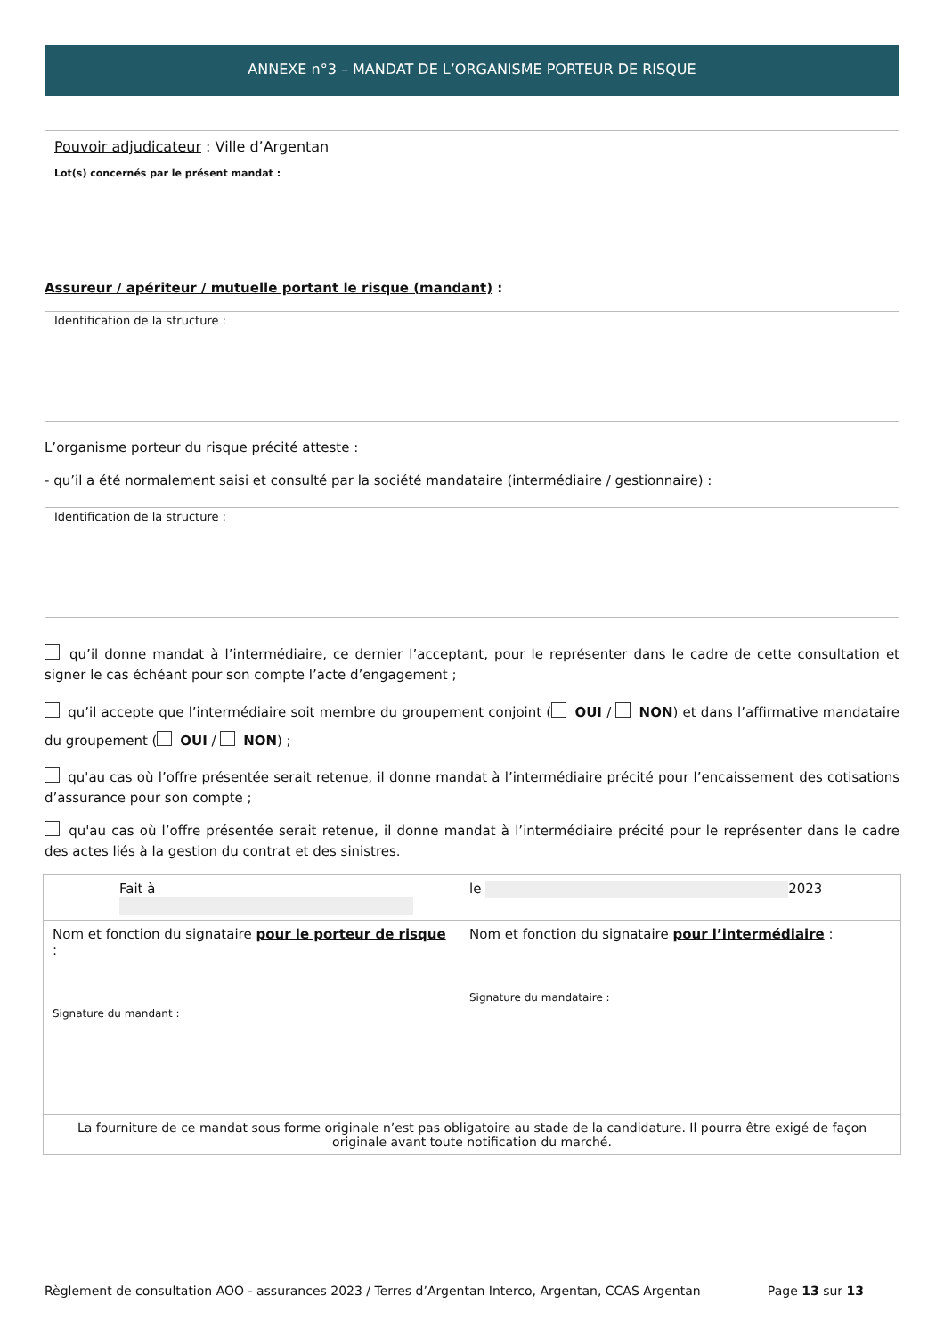ANNEXE n°3 – MANDAT DE L’ORGANISME PORTEUR DE RISQUE
Pouvoir adjudicateur : Ville d’Argentan
Lot(s) concernés par le présent mandat :
Assureur / apériteur / mutuelle portant le risque (mandant) :
Identification de la structure :
L’organisme porteur du risque précité atteste :
- qu’il a été normalement saisi et consulté par la société mandataire (intermédiaire / gestionnaire) :
Identification de la structure :
qu’il donne mandat à l’intermédiaire, ce dernier l’acceptant, pour le représenter dans le cadre de cette consultation et signer le cas échéant pour son compte l’acte d’engagement ;
qu’il accepte que l’intermédiaire soit membre du groupement conjoint ( OUI / NON) et dans l’affirmative mandataire du groupement ( OUI / NON) ;
qu'au cas où l’offre présentée serait retenue, il donne mandat à l’intermédiaire précité pour l’encaissement des cotisations d’assurance pour son compte ;
qu'au cas où l’offre présentée serait retenue, il donne mandat à l’intermédiaire précité pour le représenter dans le cadre des actes liés à la gestion du contrat et des sinistres.
| Fait à | le 2023 |
| Nom et fonction du signataire pour le porteur de risque : Signature du mandant : | Nom et fonction du signataire pour l’intermédiaire : Signature du mandataire : |
| La fourniture de ce mandat sous forme originale n’est pas obligatoire au stade de la candidature. Il pourra être exigé de façon originale avant toute notification du marché. | |
Règlement de consultation AOO - assurances 2023 / Terres d’Argentan Interco, Argentan, CCAS Argentan Page 13 sur 13